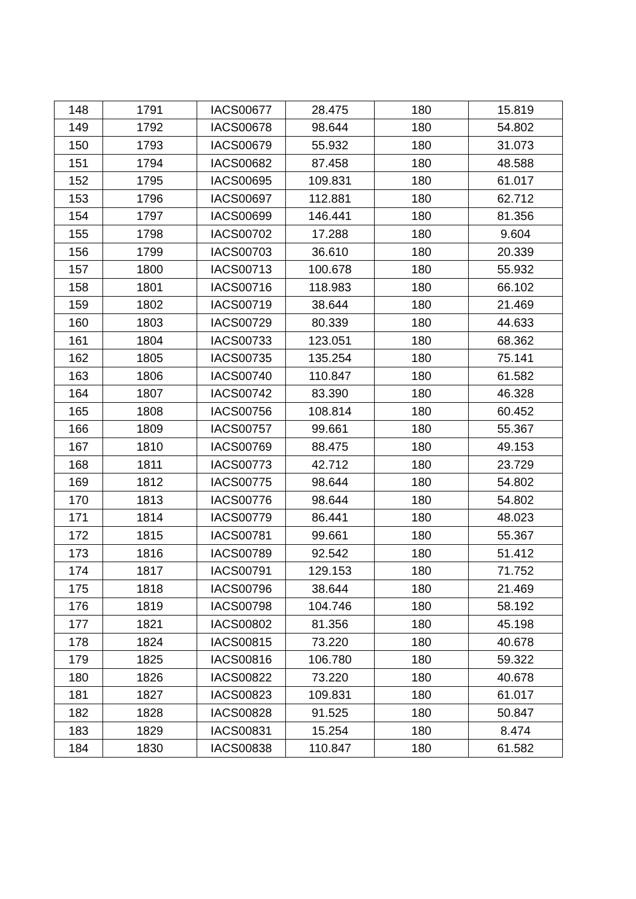| 148 | 1791 | IACS00677 | 28.475 | 180 | 15.819 |
| 149 | 1792 | IACS00678 | 98.644 | 180 | 54.802 |
| 150 | 1793 | IACS00679 | 55.932 | 180 | 31.073 |
| 151 | 1794 | IACS00682 | 87.458 | 180 | 48.588 |
| 152 | 1795 | IACS00695 | 109.831 | 180 | 61.017 |
| 153 | 1796 | IACS00697 | 112.881 | 180 | 62.712 |
| 154 | 1797 | IACS00699 | 146.441 | 180 | 81.356 |
| 155 | 1798 | IACS00702 | 17.288 | 180 | 9.604 |
| 156 | 1799 | IACS00703 | 36.610 | 180 | 20.339 |
| 157 | 1800 | IACS00713 | 100.678 | 180 | 55.932 |
| 158 | 1801 | IACS00716 | 118.983 | 180 | 66.102 |
| 159 | 1802 | IACS00719 | 38.644 | 180 | 21.469 |
| 160 | 1803 | IACS00729 | 80.339 | 180 | 44.633 |
| 161 | 1804 | IACS00733 | 123.051 | 180 | 68.362 |
| 162 | 1805 | IACS00735 | 135.254 | 180 | 75.141 |
| 163 | 1806 | IACS00740 | 110.847 | 180 | 61.582 |
| 164 | 1807 | IACS00742 | 83.390 | 180 | 46.328 |
| 165 | 1808 | IACS00756 | 108.814 | 180 | 60.452 |
| 166 | 1809 | IACS00757 | 99.661 | 180 | 55.367 |
| 167 | 1810 | IACS00769 | 88.475 | 180 | 49.153 |
| 168 | 1811 | IACS00773 | 42.712 | 180 | 23.729 |
| 169 | 1812 | IACS00775 | 98.644 | 180 | 54.802 |
| 170 | 1813 | IACS00776 | 98.644 | 180 | 54.802 |
| 171 | 1814 | IACS00779 | 86.441 | 180 | 48.023 |
| 172 | 1815 | IACS00781 | 99.661 | 180 | 55.367 |
| 173 | 1816 | IACS00789 | 92.542 | 180 | 51.412 |
| 174 | 1817 | IACS00791 | 129.153 | 180 | 71.752 |
| 175 | 1818 | IACS00796 | 38.644 | 180 | 21.469 |
| 176 | 1819 | IACS00798 | 104.746 | 180 | 58.192 |
| 177 | 1821 | IACS00802 | 81.356 | 180 | 45.198 |
| 178 | 1824 | IACS00815 | 73.220 | 180 | 40.678 |
| 179 | 1825 | IACS00816 | 106.780 | 180 | 59.322 |
| 180 | 1826 | IACS00822 | 73.220 | 180 | 40.678 |
| 181 | 1827 | IACS00823 | 109.831 | 180 | 61.017 |
| 182 | 1828 | IACS00828 | 91.525 | 180 | 50.847 |
| 183 | 1829 | IACS00831 | 15.254 | 180 | 8.474 |
| 184 | 1830 | IACS00838 | 110.847 | 180 | 61.582 |